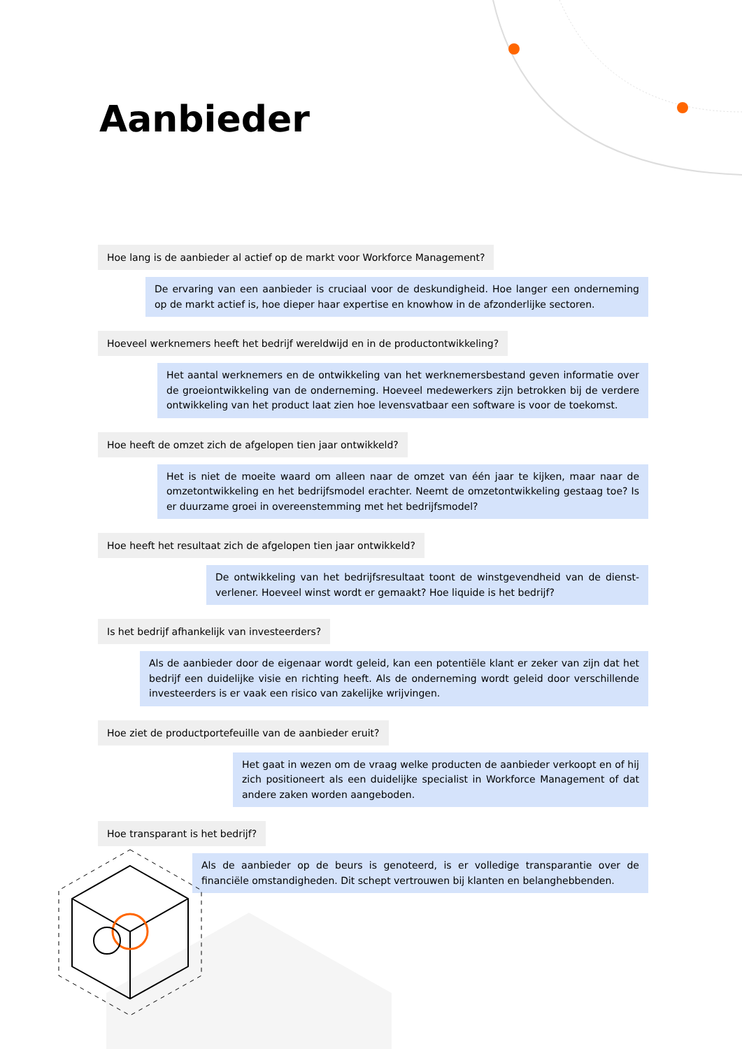Aanbieder
Hoe lang is de aanbieder al actief op de markt voor Workforce Management?
De ervaring van een aanbieder is cruciaal voor de deskundigheid. Hoe langer een onderneming op de markt actief is, hoe dieper haar expertise en knowhow in de afzonderlijke sectoren.
Hoeveel werknemers heeft het bedrijf wereldwijd en in de productontwikkeling?
Het aantal werknemers en de ontwikkeling van het werknemersbestand geven informatie over de groeiontwikkeling van de onderneming. Hoeveel medewerkers zijn betrokken bij de verdere ontwikkeling van het product laat zien hoe levensvatbaar een software is voor de toekomst.
Hoe heeft de omzet zich de afgelopen tien jaar ontwikkeld?
Het is niet de moeite waard om alleen naar de omzet van één jaar te kijken, maar naar de omzetontwikkeling en het bedrijfsmodel erachter. Neemt de omzetontwikkeling gestaag toe? Is er duurzame groei in overeenstemming met het bedrijfsmodel?
Hoe heeft het resultaat zich de afgelopen tien jaar ontwikkeld?
De ontwikkeling van het bedrijfsresultaat toont de winstgevendheid van de dienst­verlener. Hoeveel winst wordt er gemaakt? Hoe liquide is het bedrijf?
Is het bedrijf afhankelijk van investeerders?
Als de aanbieder door de eigenaar wordt geleid, kan een potentiële klant er zeker van zijn dat het bedrijf een duidelijke visie en richting heeft. Als de onderneming wordt geleid door verschillende investeerders is er vaak een risico van zakelijke wrijvingen.
Hoe ziet de productportefeuille van de aanbieder eruit?
Het gaat in wezen om de vraag welke producten de aanbieder verkoopt en of hij zich positioneert als een duidelijke specialist in Workforce Management of dat andere zaken worden aangeboden.
Hoe transparant is het bedrijf?
Als de aanbieder op de beurs is genoteerd, is er volledige transparantie over de financiële omstandigheden. Dit schept vertrouwen bij klanten en belanghebbenden.